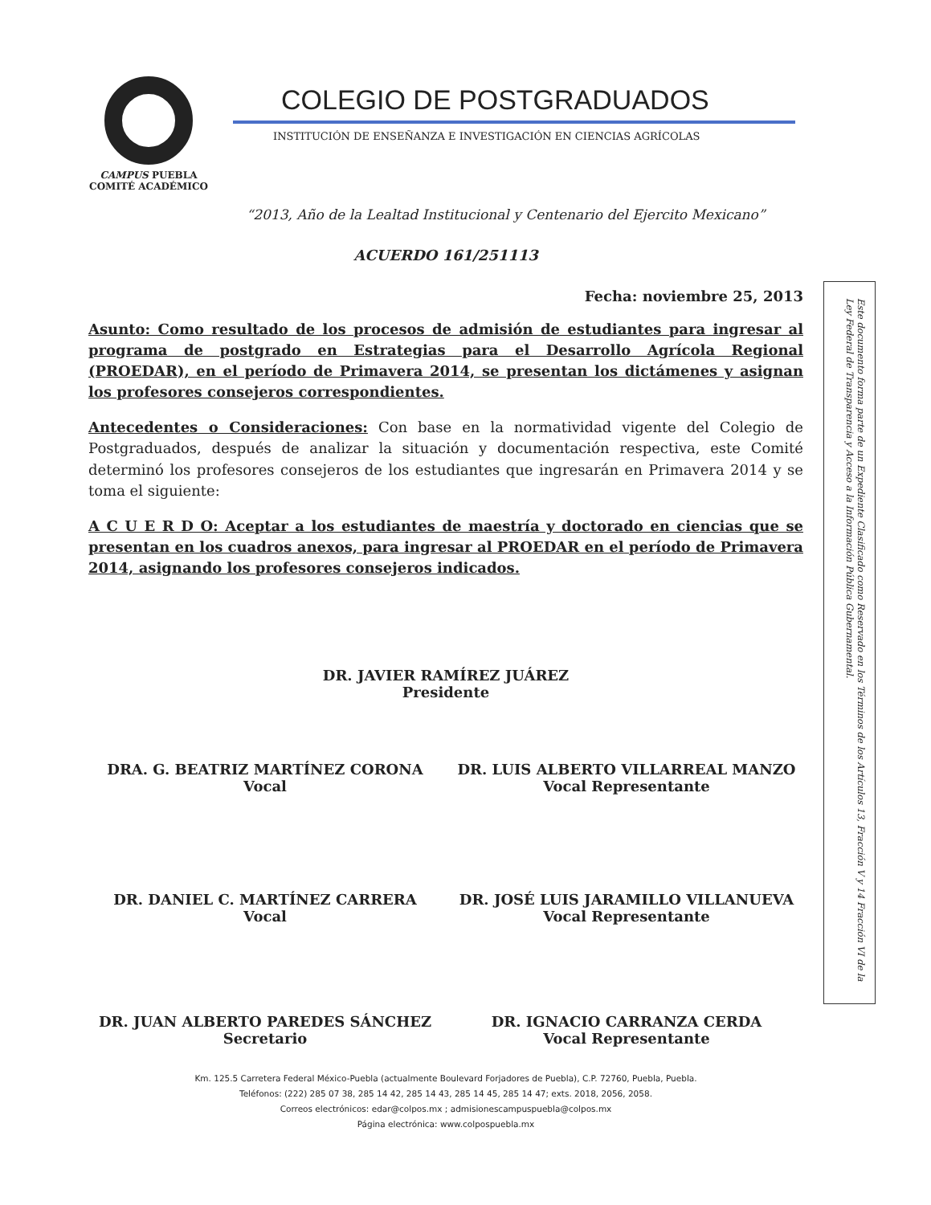CAMPUS PUEBLA
COMITÉ ACADÉMICO
COLEGIO DE POSTGRADUADOS
INSTITUCIÓN DE ENSEÑANZA E INVESTIGACIÓN EN CIENCIAS AGRÍCOLAS
“2013, Año de la Lealtad Institucional y Centenario del Ejercito Mexicano”
ACUERDO 161/251113
Fecha: noviembre 25, 2013
Asunto: Como resultado de los procesos de admisión de estudiantes para ingresar al programa de postgrado en Estrategias para el Desarrollo Agrícola Regional (PROEDAR), en el período de Primavera 2014, se presentan los dictámenes y asignan los profesores consejeros correspondientes.
Antecedentes o Consideraciones: Con base en la normatividad vigente del Colegio de Postgraduados, después de analizar la situación y documentación respectiva, este Comité determinó los profesores consejeros de los estudiantes que ingresarán en Primavera 2014 y se toma el siguiente:
A C U E R D O: Aceptar a los estudiantes de maestría y doctorado en ciencias que se presentan en los cuadros anexos, para ingresar al PROEDAR en el período de Primavera 2014, asignando los profesores consejeros indicados.
DR. JAVIER RAMÍREZ JUÁREZ
Presidente
DRA. G. BEATRIZ MARTÍNEZ CORONA
Vocal
DR. LUIS ALBERTO VILLARREAL MANZO
Vocal Representante
DR. DANIEL C. MARTÍNEZ CARRERA
Vocal
DR. JOSÉ LUIS JARAMILLO VILLANUEVA
Vocal Representante
DR. JUAN ALBERTO PAREDES SÁNCHEZ
Secretario
DR. IGNACIO CARRANZA CERDA
Vocal Representante
Km. 125.5 Carretera Federal México-Puebla (actualmente Boulevard Forjadores de Puebla), C.P. 72760, Puebla, Puebla.
Teléfonos: (222) 285 07 38, 285 14 42, 285 14 43, 285 14 45, 285 14 47; exts. 2018, 2056, 2058.
Correos electrónicos: edar@colpos.mx ; admisionescampuspuebla@colpos.mx
Página electrónica: www.colpospuebla.mx
Este documento forma parte de un Expediente Clasificado como Reservado en los Términos de los Artículos 13, Fracción V y 14 Fracción VI de la Ley Federal de Transparencia y Acceso a la Información Pública Gubernamental.